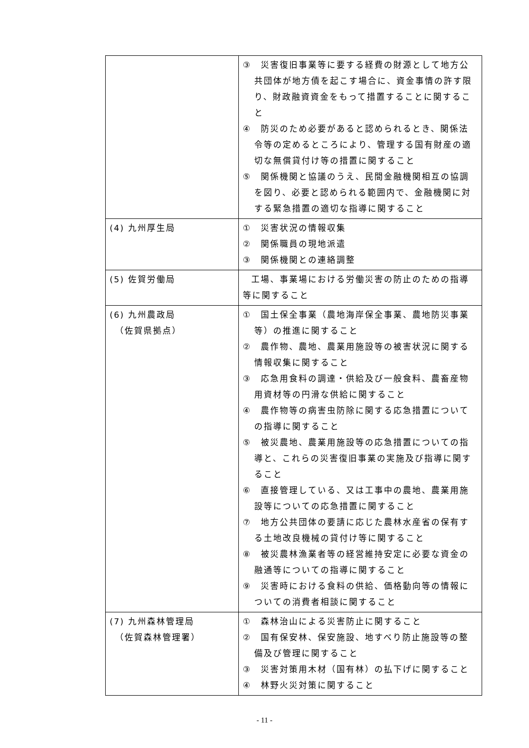| | ③ 災害復旧事業等に要する経費の財源として地方公共団体が地方債を起こす場合に、資金事情の許す限り、財政融資資金をもって措置することに関すること ④ 防災のため必要があると認められるとき、関係法令等の定めるところにより、管理する国有財産の適切な無償貸付け等の措置に関すること ⑤ 関係機関と協議のうえ、民間金融機関相互の協調を図り、必要と認められる範囲内で、金融機関に対する緊急措置の適切な指導に関すること |
| (4) 九州厚生局 | ① 災害状況の情報収集 ② 関係職員の現地派遣 ③ 関係機関との連絡調整 |
| (5) 佐賀労働局 | 工場、事業場における労働災害の防止のための指導等に関すること |
| (6) 九州農政局 （佐賀県拠点） | ① 国土保全事業（農地海岸保全事業、農地防災事業等）の推進に関すること ② 農作物、農地、農業用施設等の被害状況に関する情報収集に関すること ③ 応急用食料の調達・供給及び一般食料、農畜産物用資材等の円滑な供給に関すること ④ 農作物等の病害虫防除に関する応急措置についての指導に関すること ⑤ 被災農地、農業用施設等の応急措置についての指導と、これらの災害復旧事業の実施及び指導に関すること ⑥ 直接管理している、又は工事中の農地、農業用施設等についての応急措置に関すること ⑦ 地方公共団体の要請に応じた農林水産省の保有する土地改良機械の貸付け等に関すること ⑧ 被災農林漁業者等の経営維持安定に必要な資金の融通等についての指導に関すること ⑨ 災害時における食料の供給、価格動向等の情報についての消費者相談に関すること |
| (7) 九州森林管理局 （佐賀森林管理署） | ① 森林治山による災害防止に関すること ② 国有保安林、保安施設、地すべり防止施設等の整備及び管理に関すること ③ 災害対策用木材（国有林）の払下げに関すること ④ 林野火災対策に関すること |
- 11 -